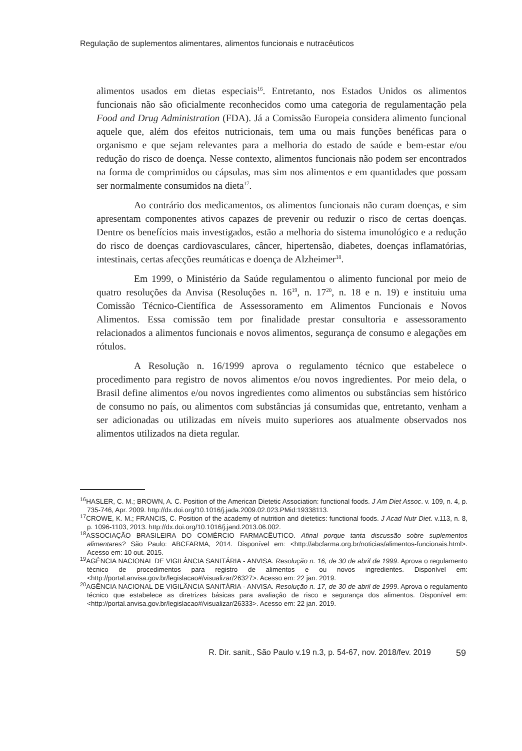Regulação de suplementos alimentares, alimentos funcionais e nutracêuticos
alimentos usados em dietas especiais<sup>16</sup>. Entretanto, nos Estados Unidos os alimentos funcionais não são oficialmente reconhecidos como uma categoria de regulamentação pela Food and Drug Administration (FDA). Já a Comissão Europeia considera alimento funcional aquele que, além dos efeitos nutricionais, tem uma ou mais funções benéficas para o organismo e que sejam relevantes para a melhoria do estado de saúde e bem-estar e/ou redução do risco de doença. Nesse contexto, alimentos funcionais não podem ser encontrados na forma de comprimidos ou cápsulas, mas sim nos alimentos e em quantidades que possam ser normalmente consumidos na dieta<sup>17</sup>.
Ao contrário dos medicamentos, os alimentos funcionais não curam doenças, e sim apresentam componentes ativos capazes de prevenir ou reduzir o risco de certas doenças. Dentre os benefícios mais investigados, estão a melhoria do sistema imunológico e a redução do risco de doenças cardiovasculares, câncer, hipertensão, diabetes, doenças inflamatórias, intestinais, certas afecções reumáticas e doença de Alzheimer<sup>18</sup>.
Em 1999, o Ministério da Saúde regulamentou o alimento funcional por meio de quatro resoluções da Anvisa (Resoluções n. 16<sup>19</sup>, n. 17<sup>20</sup>, n. 18 e n. 19) e instituiu uma Comissão Técnico-Científica de Assessoramento em Alimentos Funcionais e Novos Alimentos. Essa comissão tem por finalidade prestar consultoria e assessoramento relacionados a alimentos funcionais e novos alimentos, segurança de consumo e alegações em rótulos.
A Resolução n. 16/1999 aprova o regulamento técnico que estabelece o procedimento para registro de novos alimentos e/ou novos ingredientes. Por meio dela, o Brasil define alimentos e/ou novos ingredientes como alimentos ou substâncias sem histórico de consumo no país, ou alimentos com substâncias já consumidas que, entretanto, venham a ser adicionadas ou utilizadas em níveis muito superiores aos atualmente observados nos alimentos utilizados na dieta regular.
<sup>16</sup>HASLER, C. M.; BROWN, A. C. Position of the American Dietetic Association: functional foods. J Am Diet Assoc. v. 109, n. 4, p. 735-746, Apr. 2009. http://dx.doi.org/10.1016/j.jada.2009.02.023.PMid:19338113.
<sup>17</sup>CROWE, K. M.; FRANCIS, C. Position of the academy of nutrition and dietetics: functional foods. J Acad Nutr Diet. v.113, n. 8, p. 1096-1103, 2013. http://dx.doi.org/10.1016/j.jand.2013.06.002.
<sup>18</sup> ASSOCIAÇÃO BRASILEIRA DO COMÉRCIO FARMACÊUTICO. Afinal porque tanta discussão sobre suplementos alimentares? São Paulo: ABCFARMA, 2014. Disponível em: <http://abcfarma.org.br/noticias/alimentos-funcionais.html>. Acesso em: 10 out. 2015.
<sup>19</sup> AGÊNCIA NACIONAL DE VIGILÂNCIA SANITÁRIA - ANVISA. Resolução n. 16, de 30 de abril de 1999. Aprova o regulamento técnico de procedimentos para registro de alimentos e ou novos ingredientes. Disponível em: <http://portal.anvisa.gov.br/legislacao#/visualizar/26327>. Acesso em: 22 jan. 2019.
<sup>20</sup> AGÊNCIA NACIONAL DE VIGILÂNCIA SANITÁRIA - ANVISA. Resolução n. 17, de 30 de abril de 1999. Aprova o regulamento técnico que estabelece as diretrizes básicas para avaliação de risco e segurança dos alimentos. Disponível em: <http://portal.anvisa.gov.br/legislacao#/visualizar/26333>. Acesso em: 22 jan. 2019.
R. Dir. sanit., São Paulo v.19 n.3, p. 54-67, nov. 2018/fev. 2019 59